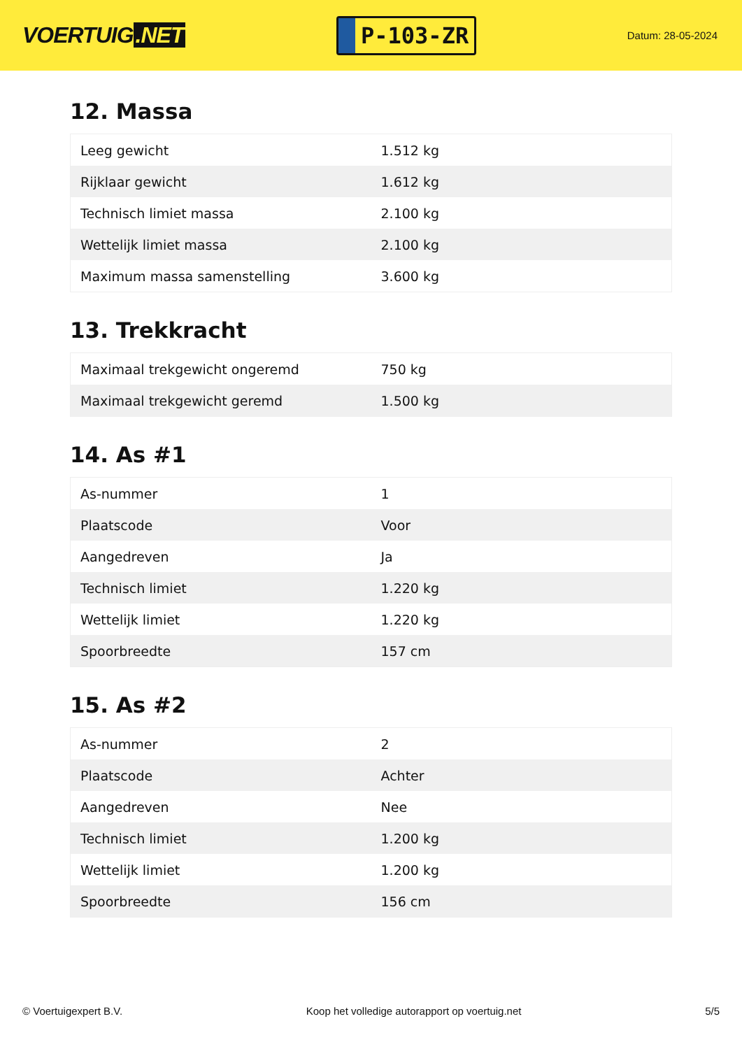VOERTUIG.NET
P-103-ZR
Datum: 28-05-2024
12. Massa
| Leeg gewicht | 1.512 kg |
| Rijklaar gewicht | 1.612 kg |
| Technisch limiet massa | 2.100 kg |
| Wettelijk limiet massa | 2.100 kg |
| Maximum massa samenstelling | 3.600 kg |
13. Trekkracht
| Maximaal trekgewicht ongeremd | 750 kg |
| Maximaal trekgewicht geremd | 1.500 kg |
14. As #1
| As-nummer | 1 |
| Plaatscode | Voor |
| Aangedreven | Ja |
| Technisch limiet | 1.220 kg |
| Wettelijk limiet | 1.220 kg |
| Spoorbreedte | 157 cm |
15. As #2
| As-nummer | 2 |
| Plaatscode | Achter |
| Aangedreven | Nee |
| Technisch limiet | 1.200 kg |
| Wettelijk limiet | 1.200 kg |
| Spoorbreedte | 156 cm |
© Voertuigexpert B.V. Koop het volledige autorapport op voertuig.net 5/5